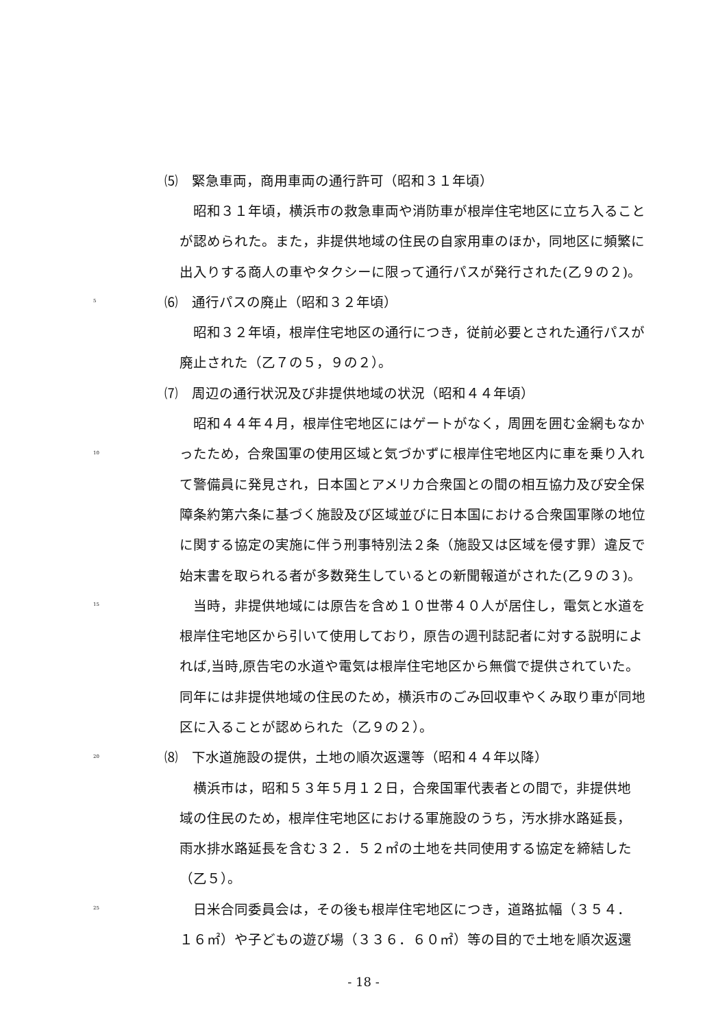⑸　緊急車両，商用車両の通行許可（昭和３１年頃）
　昭和３１年頃，横浜市の救急車両や消防車が根岸住宅地区に立ち入ること
が認められた。また，非提供地域の住民の自家用車のほか，同地区に頻繁に
出入りする商人の車やタクシーに限って通行パスが発行された(乙９の２)。
5 ⑹　通行パスの廃止（昭和３２年頃）
　昭和３２年頃，根岸住宅地区の通行につき，従前必要とされた通行パスが
廃止された（乙７の５，９の２）。
⑺　周辺の通行状況及び非提供地域の状況（昭和４４年頃）
　昭和４４年４月，根岸住宅地区にはゲートがなく，周囲を囲む金網もなか
10 ったため，合衆国軍の使用区域と気づかずに根岸住宅地区内に車を乗り入れ
て警備員に発見され，日本国とアメリカ合衆国との間の相互協力及び安全保
障条約第六条に基づく施設及び区域並びに日本国における合衆国軍隊の地位
に関する協定の実施に伴う刑事特別法２条（施設又は区域を侵す罪）違反で
始末書を取られる者が多数発生しているとの新聞報道がされた(乙９の３)。
15　当時，非提供地域には原告を含め１０世帯４０人が居住し，電気と水道を
根岸住宅地区から引いて使用しており，原告の週刊誌記者に対する説明によ
れば,当時,原告宅の水道や電気は根岸住宅地区から無償で提供されていた。
同年には非提供地域の住民のため，横浜市のごみ回収車やくみ取り車が同地
区に入ることが認められた（乙９の２）。
20 ⑻　下水道施設の提供，土地の順次返還等（昭和４４年以降）
　横浜市は，昭和５３年５月１２日，合衆国軍代表者との間で，非提供地
域の住民のため，根岸住宅地区における軍施設のうち，汚水排水路延長，
雨水排水路延長を含む３２．５２㎡の土地を共同使用する協定を締結した
（乙５）。
25　日米合同委員会は，その後も根岸住宅地区につき，道路拡幅（３５４．
１６㎡）や子どもの遊び場（３３６．６０㎡）等の目的で土地を順次返還
- 18 -